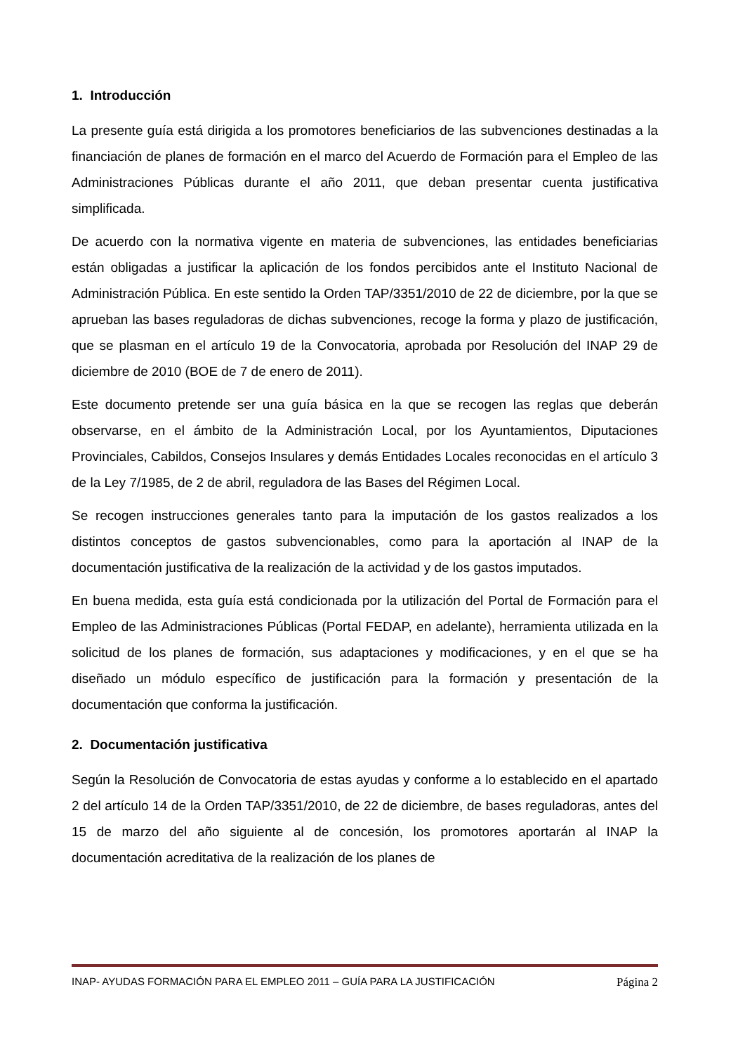1. Introducción
La presente guía está dirigida a los promotores beneficiarios de las subvenciones destinadas a la financiación de planes de formación en el marco del Acuerdo de Formación para el Empleo de las Administraciones Públicas durante el año 2011, que deban presentar cuenta justificativa simplificada.
De acuerdo con la normativa vigente en materia de subvenciones, las entidades beneficiarias están obligadas a justificar la aplicación de los fondos percibidos ante el Instituto Nacional de Administración Pública. En este sentido la Orden TAP/3351/2010 de 22 de diciembre, por la que se aprueban las bases reguladoras de dichas subvenciones, recoge la forma y plazo de justificación, que se plasman en el artículo 19 de la Convocatoria, aprobada por Resolución del INAP 29 de diciembre de 2010 (BOE de 7 de enero de 2011).
Este documento pretende ser una guía básica en la que se recogen las reglas que deberán observarse, en el ámbito de la Administración Local, por los Ayuntamientos, Diputaciones Provinciales, Cabildos, Consejos Insulares y demás Entidades Locales reconocidas en el artículo 3 de la Ley 7/1985, de 2 de abril, reguladora de las Bases del Régimen Local.
Se recogen instrucciones generales tanto para la imputación de los gastos realizados a los distintos conceptos de gastos subvencionables, como para la aportación al INAP de la documentación justificativa de la realización de la actividad y de los gastos imputados.
En buena medida, esta guía está condicionada por la utilización del Portal de Formación para el Empleo de las Administraciones Públicas (Portal FEDAP, en adelante), herramienta utilizada en la solicitud de los planes de formación, sus adaptaciones y modificaciones, y en el que se ha diseñado un módulo específico de justificación para la formación y presentación de la documentación que conforma la justificación.
2. Documentación justificativa
Según la Resolución de Convocatoria de estas ayudas y conforme a lo establecido en el apartado 2 del artículo 14 de la Orden TAP/3351/2010, de 22 de diciembre, de bases reguladoras, antes del 15 de marzo del año siguiente al de concesión, los promotores aportarán al INAP la documentación acreditativa de la realización de los planes de
INAP- AYUDAS FORMACIÓN PARA EL EMPLEO 2011 – GUÍA PARA LA JUSTIFICACIÓN Página 2